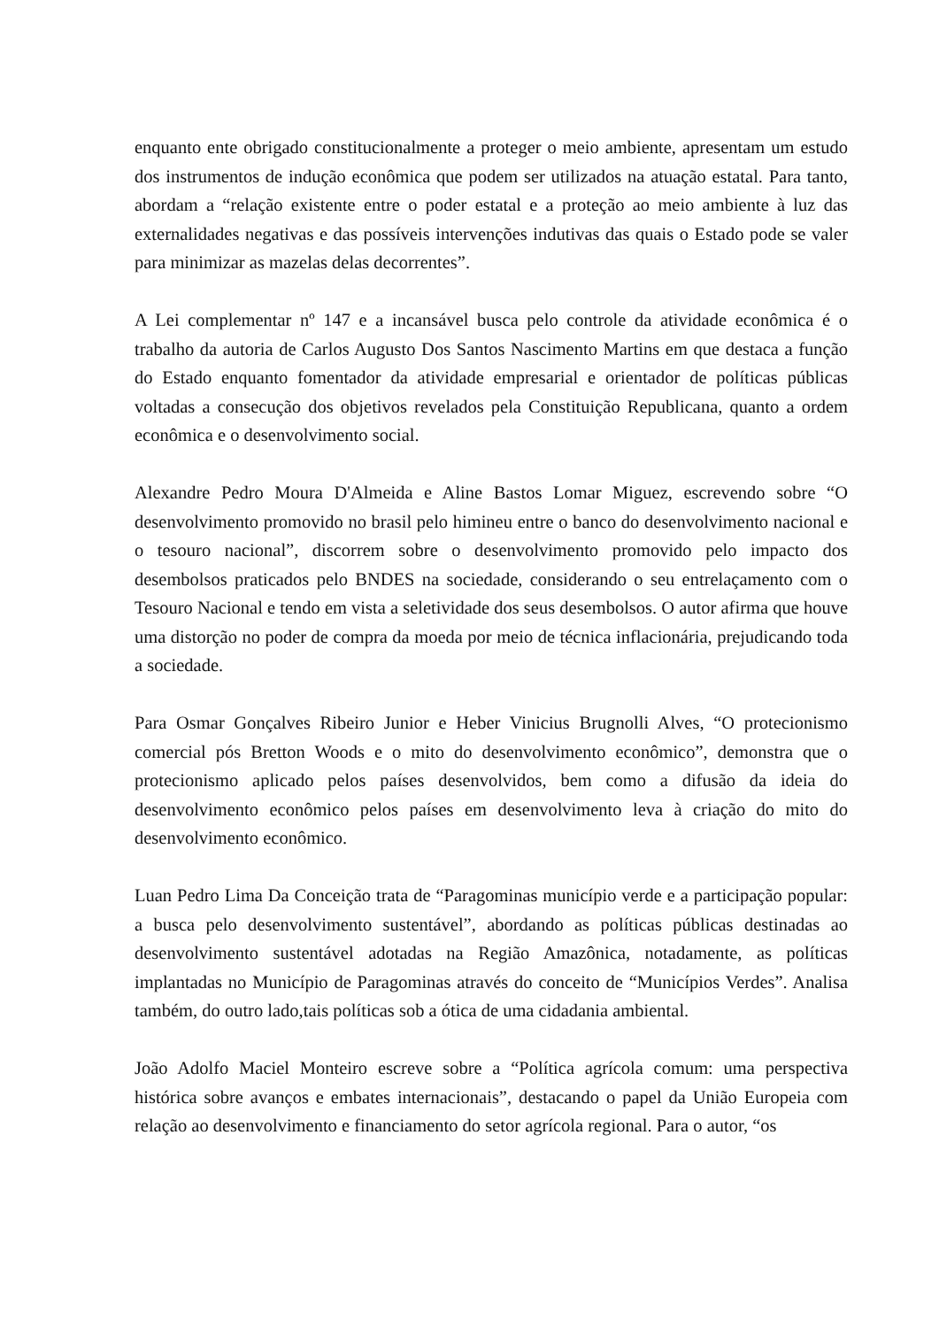enquanto ente obrigado constitucionalmente a proteger o meio ambiente, apresentam um estudo dos instrumentos de indução econômica que podem ser utilizados na atuação estatal. Para tanto, abordam a “relação existente entre o poder estatal e a proteção ao meio ambiente à luz das externalidades negativas e das possíveis intervenções indutivas das quais o Estado pode se valer para minimizar as mazelas delas decorrentes”.
A Lei complementar nº 147 e a incansável busca pelo controle da atividade econômica é o trabalho da autoria de Carlos Augusto Dos Santos Nascimento Martins em que destaca a função do Estado enquanto fomentador da atividade empresarial e orientador de políticas públicas voltadas a consecução dos objetivos revelados pela Constituição Republicana, quanto a ordem econômica e o desenvolvimento social.
Alexandre Pedro Moura D'Almeida e Aline Bastos Lomar Miguez, escrevendo sobre “O desenvolvimento promovido no brasil pelo himineu entre o banco do desenvolvimento nacional e o tesouro nacional”, discorrem sobre o desenvolvimento promovido pelo impacto dos desembolsos praticados pelo BNDES na sociedade, considerando o seu entrelaçamento com o Tesouro Nacional e tendo em vista a seletividade dos seus desembolsos. O autor afirma que houve uma distorção no poder de compra da moeda por meio de técnica inflacionária, prejudicando toda a sociedade.
Para Osmar Gonçalves Ribeiro Junior e Heber Vinicius Brugnolli Alves, “O protecionismo comercial pós Bretton Woods e o mito do desenvolvimento econômico”, demonstra que o protecionismo aplicado pelos países desenvolvidos, bem como a difusão da ideia do desenvolvimento econômico pelos países em desenvolvimento leva à criação do mito do desenvolvimento econômico.
Luan Pedro Lima Da Conceição trata de “Paragominas município verde e a participação popular: a busca pelo desenvolvimento sustentável”, abordando as políticas públicas destinadas ao desenvolvimento sustentável adotadas na Região Amazônica, notadamente, as políticas implantadas no Município de Paragominas através do conceito de “Municípios Verdes”. Analisa também, do outro lado,tais políticas sob a ótica de uma cidadania ambiental.
João Adolfo Maciel Monteiro escreve sobre a “Política agrícola comum: uma perspectiva histórica sobre avanços e embates internacionais”, destacando o papel da União Europeia com relação ao desenvolvimento e financiamento do setor agrícola regional. Para o autor, “os